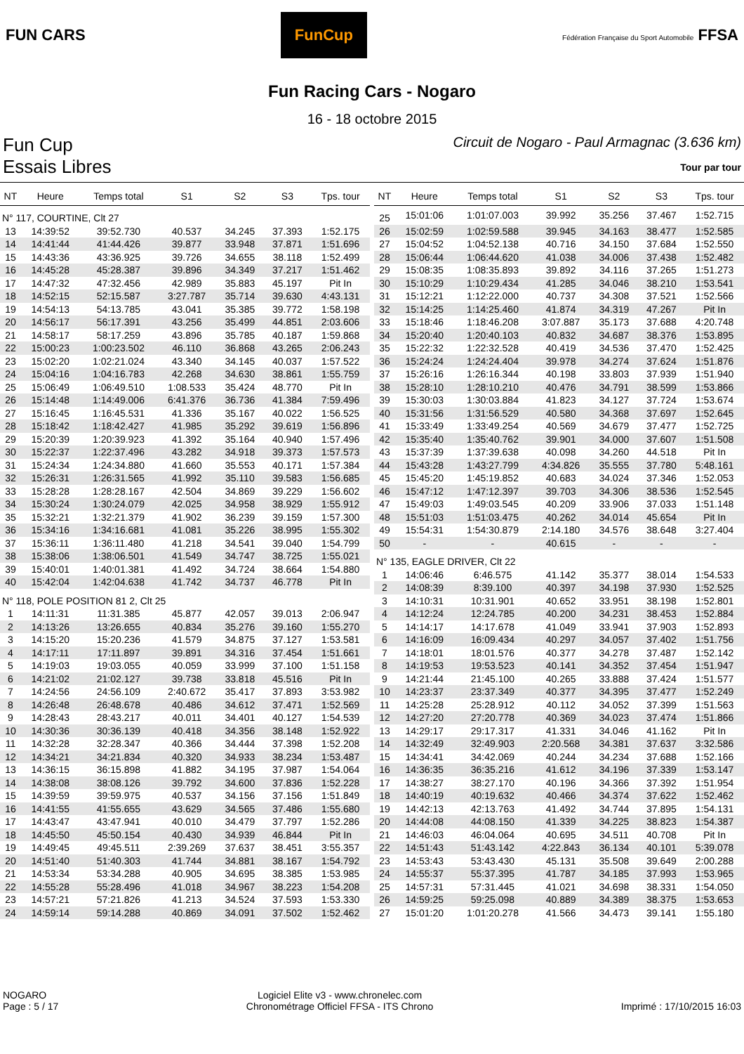FUN CARS
FunCup
Fédération Française du Sport Automobile FFSA
Fun Racing Cars - Nogaro
16 - 18 octobre 2015
Fun Cup
Essais Libres
Circuit de Nogaro - Paul Armagnac (3.636 km)
Tour par tour
| NT | Heure | Temps total | S1 | S2 | S3 | Tps. tour |
| --- | --- | --- | --- | --- | --- | --- |
| N° 117, COURTINE, Clt 27 | | | | | | |
| 13 | 14:39:52 | 39:52.730 | 40.537 | 34.245 | 37.393 | 1:52.175 |
| 14 | 14:41:44 | 41:44.426 | 39.877 | 33.948 | 37.871 | 1:51.696 |
| 15 | 14:43:36 | 43:36.925 | 39.726 | 34.655 | 38.118 | 1:52.499 |
| 16 | 14:45:28 | 45:28.387 | 39.896 | 34.349 | 37.217 | 1:51.462 |
| 17 | 14:47:32 | 47:32.456 | 42.989 | 35.883 | 45.197 | Pit In |
| 18 | 14:52:15 | 52:15.587 | 3:27.787 | 35.714 | 39.630 | 4:43.131 |
| 19 | 14:54:13 | 54:13.785 | 43.041 | 35.385 | 39.772 | 1:58.198 |
| 20 | 14:56:17 | 56:17.391 | 43.256 | 35.499 | 44.851 | 2:03.606 |
| 21 | 14:58:17 | 58:17.259 | 43.896 | 35.785 | 40.187 | 1:59.868 |
| 22 | 15:00:23 | 1:00:23.502 | 46.110 | 36.868 | 43.265 | 2:06.243 |
| 23 | 15:02:20 | 1:02:21.024 | 43.340 | 34.145 | 40.037 | 1:57.522 |
| 24 | 15:04:16 | 1:04:16.783 | 42.268 | 34.630 | 38.861 | 1:55.759 |
| 25 | 15:06:49 | 1:06:49.510 | 1:08.533 | 35.424 | 48.770 | Pit In |
| 26 | 15:14:48 | 1:14:49.006 | 6:41.376 | 36.736 | 41.384 | 7:59.496 |
| 27 | 15:16:45 | 1:16:45.531 | 41.336 | 35.167 | 40.022 | 1:56.525 |
| 28 | 15:18:42 | 1:18:42.427 | 41.985 | 35.292 | 39.619 | 1:56.896 |
| 29 | 15:20:39 | 1:20:39.923 | 41.392 | 35.164 | 40.940 | 1:57.496 |
| 30 | 15:22:37 | 1:22:37.496 | 43.282 | 34.918 | 39.373 | 1:57.573 |
| 31 | 15:24:34 | 1:24:34.880 | 41.660 | 35.553 | 40.171 | 1:57.384 |
| 32 | 15:26:31 | 1:26:31.565 | 41.992 | 35.110 | 39.583 | 1:56.685 |
| 33 | 15:28:28 | 1:28:28.167 | 42.504 | 34.869 | 39.229 | 1:56.602 |
| 34 | 15:30:24 | 1:30:24.079 | 42.025 | 34.958 | 38.929 | 1:55.912 |
| 35 | 15:32:21 | 1:32:21.379 | 41.902 | 36.239 | 39.159 | 1:57.300 |
| 36 | 15:34:16 | 1:34:16.681 | 41.081 | 35.226 | 38.995 | 1:55.302 |
| 37 | 15:36:11 | 1:36:11.480 | 41.218 | 34.541 | 39.040 | 1:54.799 |
| 38 | 15:38:06 | 1:38:06.501 | 41.549 | 34.747 | 38.725 | 1:55.021 |
| 39 | 15:40:01 | 1:40:01.381 | 41.492 | 34.724 | 38.664 | 1:54.880 |
| 40 | 15:42:04 | 1:42:04.638 | 41.742 | 34.737 | 46.778 | Pit In |
| N° 118, POLE POSITION 81 2, Clt 25 | | | | | | |
| 1 | 14:11:31 | 11:31.385 | 45.877 | 42.057 | 39.013 | 2:06.947 |
| 2 | 14:13:26 | 13:26.655 | 40.834 | 35.276 | 39.160 | 1:55.270 |
| 3 | 14:15:20 | 15:20.236 | 41.579 | 34.875 | 37.127 | 1:53.581 |
| 4 | 14:17:11 | 17:11.897 | 39.891 | 34.316 | 37.454 | 1:51.661 |
| 5 | 14:19:03 | 19:03.055 | 40.059 | 33.999 | 37.100 | 1:51.158 |
| 6 | 14:21:02 | 21:02.127 | 39.738 | 33.818 | 45.516 | Pit In |
| 7 | 14:24:56 | 24:56.109 | 2:40.672 | 35.417 | 37.893 | 3:53.982 |
| 8 | 14:26:48 | 26:48.678 | 40.486 | 34.612 | 37.471 | 1:52.569 |
| 9 | 14:28:43 | 28:43.217 | 40.011 | 34.401 | 40.127 | 1:54.539 |
| 10 | 14:30:36 | 30:36.139 | 40.418 | 34.356 | 38.148 | 1:52.922 |
| 11 | 14:32:28 | 32:28.347 | 40.366 | 34.444 | 37.398 | 1:52.208 |
| 12 | 14:34:21 | 34:21.834 | 40.320 | 34.933 | 38.234 | 1:53.487 |
| 13 | 14:36:15 | 36:15.898 | 41.882 | 34.195 | 37.987 | 1:54.064 |
| 14 | 14:38:08 | 38:08.126 | 39.792 | 34.600 | 37.836 | 1:52.228 |
| 15 | 14:39:59 | 39:59.975 | 40.537 | 34.156 | 37.156 | 1:51.849 |
| 16 | 14:41:55 | 41:55.655 | 43.629 | 34.565 | 37.486 | 1:55.680 |
| 17 | 14:43:47 | 43:47.941 | 40.010 | 34.479 | 37.797 | 1:52.286 |
| 18 | 14:45:50 | 45:50.154 | 40.430 | 34.939 | 46.844 | Pit In |
| 19 | 14:49:45 | 49:45.511 | 2:39.269 | 37.637 | 38.451 | 3:55.357 |
| 20 | 14:51:40 | 51:40.303 | 41.744 | 34.881 | 38.167 | 1:54.792 |
| 21 | 14:53:34 | 53:34.288 | 40.905 | 34.695 | 38.385 | 1:53.985 |
| 22 | 14:55:28 | 55:28.496 | 41.018 | 34.967 | 38.223 | 1:54.208 |
| 23 | 14:57:21 | 57:21.826 | 41.213 | 34.524 | 37.593 | 1:53.330 |
| 24 | 14:59:14 | 59:14.288 | 40.869 | 34.091 | 37.502 | 1:52.462 |
| NT | Heure | Temps total | S1 | S2 | S3 | Tps. tour |
| --- | --- | --- | --- | --- | --- | --- |
| 25 | 15:01:06 | 1:01:07.003 | 39.992 | 35.256 | 37.467 | 1:52.715 |
| 26 | 15:02:59 | 1:02:59.588 | 39.945 | 34.163 | 38.477 | 1:52.585 |
| 27 | 15:04:52 | 1:04:52.138 | 40.716 | 34.150 | 37.684 | 1:52.550 |
| 28 | 15:06:44 | 1:06:44.620 | 41.038 | 34.006 | 37.438 | 1:52.482 |
| 29 | 15:08:35 | 1:08:35.893 | 39.892 | 34.116 | 37.265 | 1:51.273 |
| 30 | 15:10:29 | 1:10:29.434 | 41.285 | 34.046 | 38.210 | 1:53.541 |
| 31 | 15:12:21 | 1:12:22.000 | 40.737 | 34.308 | 37.521 | 1:52.566 |
| 32 | 15:14:25 | 1:14:25.460 | 41.874 | 34.319 | 47.267 | Pit In |
| 33 | 15:18:46 | 1:18:46.208 | 3:07.887 | 35.173 | 37.688 | 4:20.748 |
| 34 | 15:20:40 | 1:20:40.103 | 40.832 | 34.687 | 38.376 | 1:53.895 |
| 35 | 15:22:32 | 1:22:32.528 | 40.419 | 34.536 | 37.470 | 1:52.425 |
| 36 | 15:24:24 | 1:24:24.404 | 39.978 | 34.274 | 37.624 | 1:51.876 |
| 37 | 15:26:16 | 1:26:16.344 | 40.198 | 33.803 | 37.939 | 1:51.940 |
| 38 | 15:28:10 | 1:28:10.210 | 40.476 | 34.791 | 38.599 | 1:53.866 |
| 39 | 15:30:03 | 1:30:03.884 | 41.823 | 34.127 | 37.724 | 1:53.674 |
| 40 | 15:31:56 | 1:31:56.529 | 40.580 | 34.368 | 37.697 | 1:52.645 |
| 41 | 15:33:49 | 1:33:49.254 | 40.569 | 34.679 | 37.477 | 1:52.725 |
| 42 | 15:35:40 | 1:35:40.762 | 39.901 | 34.000 | 37.607 | 1:51.508 |
| 43 | 15:37:39 | 1:37:39.638 | 40.098 | 34.260 | 44.518 | Pit In |
| 44 | 15:43:28 | 1:43:27.799 | 4:34.826 | 35.555 | 37.780 | 5:48.161 |
| 45 | 15:45:20 | 1:45:19.852 | 40.683 | 34.024 | 37.346 | 1:52.053 |
| 46 | 15:47:12 | 1:47:12.397 | 39.703 | 34.306 | 38.536 | 1:52.545 |
| 47 | 15:49:03 | 1:49:03.545 | 40.209 | 33.906 | 37.033 | 1:51.148 |
| 48 | 15:51:03 | 1:51:03.475 | 40.262 | 34.014 | 45.654 | Pit In |
| 49 | 15:54:31 | 1:54:30.879 | 2:14.180 | 34.576 | 38.648 | 3:27.404 |
| 50 | - | - | 40.615 | - | - | - |
| N° 135, EAGLE DRIVER, Clt 22 | | | | | | |
| 1 | 14:06:46 | 6:46.575 | 41.142 | 35.377 | 38.014 | 1:54.533 |
| 2 | 14:08:39 | 8:39.100 | 40.397 | 34.198 | 37.930 | 1:52.525 |
| 3 | 14:10:31 | 10:31.901 | 40.652 | 33.951 | 38.198 | 1:52.801 |
| 4 | 14:12:24 | 12:24.785 | 40.200 | 34.231 | 38.453 | 1:52.884 |
| 5 | 14:14:17 | 14:17.678 | 41.049 | 33.941 | 37.903 | 1:52.893 |
| 6 | 14:16:09 | 16:09.434 | 40.297 | 34.057 | 37.402 | 1:51.756 |
| 7 | 14:18:01 | 18:01.576 | 40.377 | 34.278 | 37.487 | 1:52.142 |
| 8 | 14:19:53 | 19:53.523 | 40.141 | 34.352 | 37.454 | 1:51.947 |
| 9 | 14:21:44 | 21:45.100 | 40.265 | 33.888 | 37.424 | 1:51.577 |
| 10 | 14:23:37 | 23:37.349 | 40.377 | 34.395 | 37.477 | 1:52.249 |
| 11 | 14:25:28 | 25:28.912 | 40.112 | 34.052 | 37.399 | 1:51.563 |
| 12 | 14:27:20 | 27:20.778 | 40.369 | 34.023 | 37.474 | 1:51.866 |
| 13 | 14:29:17 | 29:17.317 | 41.331 | 34.046 | 41.162 | Pit In |
| 14 | 14:32:49 | 32:49.903 | 2:20.568 | 34.381 | 37.637 | 3:32.586 |
| 15 | 14:34:41 | 34:42.069 | 40.244 | 34.234 | 37.688 | 1:52.166 |
| 16 | 14:36:35 | 36:35.216 | 41.612 | 34.196 | 37.339 | 1:53.147 |
| 17 | 14:38:27 | 38:27.170 | 40.196 | 34.366 | 37.392 | 1:51.954 |
| 18 | 14:40:19 | 40:19.632 | 40.466 | 34.374 | 37.622 | 1:52.462 |
| 19 | 14:42:13 | 42:13.763 | 41.492 | 34.744 | 37.895 | 1:54.131 |
| 20 | 14:44:08 | 44:08.150 | 41.339 | 34.225 | 38.823 | 1:54.387 |
| 21 | 14:46:03 | 46:04.064 | 40.695 | 34.511 | 40.708 | Pit In |
| 22 | 14:51:43 | 51:43.142 | 4:22.843 | 36.134 | 40.101 | 5:39.078 |
| 23 | 14:53:43 | 53:43.430 | 45.131 | 35.508 | 39.649 | 2:00.288 |
| 24 | 14:55:37 | 55:37.395 | 41.787 | 34.185 | 37.993 | 1:53.965 |
| 25 | 14:57:31 | 57:31.445 | 41.021 | 34.698 | 38.331 | 1:54.050 |
| 26 | 14:59:25 | 59:25.098 | 40.889 | 34.389 | 38.375 | 1:53.653 |
| 27 | 15:01:20 | 1:01:20.278 | 41.566 | 34.473 | 39.141 | 1:55.180 |
NOGARO
Page : 5 / 17
Logiciel Elite v3 - www.chronelec.com
Chronométrage Officiel FFSA - ITS Chrono
Imprimé : 17/10/2015 16:03